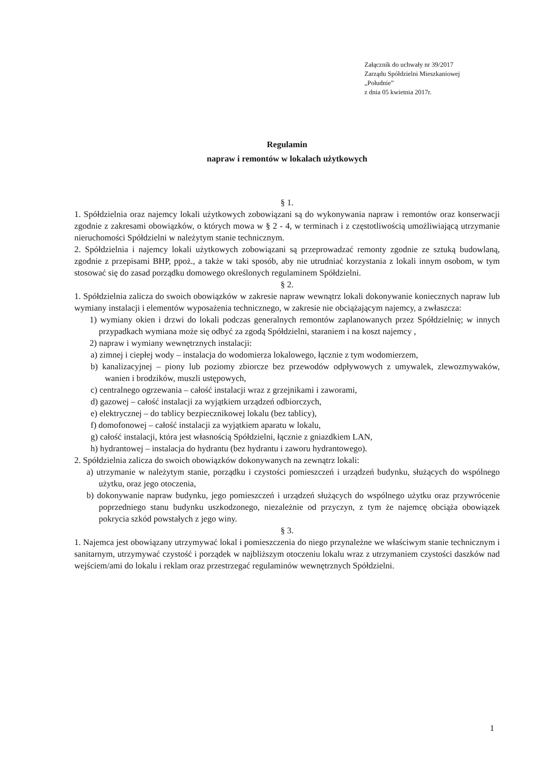Załącznik do uchwały nr 39/2017
Zarządu Spółdzielni Mieszkaniowej
„Południe”
z dnia 05 kwietnia 2017r.
Regulamin
napraw i remontów w lokalach użytkowych
§ 1.
1. Spółdzielnia oraz najemcy lokali użytkowych zobowiązani są do wykonywania napraw i remontów oraz konserwacji zgodnie z zakresami obowiązków, o których mowa w § 2 - 4, w terminach i z częstotliwością umożliwiającą utrzymanie nieruchomości Spółdzielni w należytym stanie technicznym.
2. Spółdzielnia i najemcy lokali użytkowych zobowiązani są przeprowadzać remonty zgodnie ze sztuką budowlaną, zgodnie z przepisami BHP, ppoż., a także w taki sposób, aby nie utrudniać korzystania z lokali innym osobom, w tym stosować się do zasad porządku domowego określonych regulaminem Spółdzielni.
§ 2.
1. Spółdzielnia zalicza do swoich obowiązków w zakresie napraw wewnątrz lokali dokonywanie koniecznych napraw lub wymiany instalacji i elementów wyposażenia technicznego, w zakresie nie obciążającym najemcy, a zwłaszcza:
1) wymiany okien i drzwi do lokali podczas generalnych remontów zaplanowanych przez Spółdzielnię; w innych przypadkach wymiana może się odbyć za zgodą Spółdzielni, staraniem i na koszt najemcy ,
2) napraw i wymiany wewnętrznych instalacji:
a) zimnej i ciepłej wody – instalacja do wodomierza lokalowego, łącznie z tym wodomierzem,
b) kanalizacyjnej – piony lub poziomy zbiorcze bez przewodów odpływowych z umywalek, zlewozmywaków, wanien i brodzików, muszli ustępowych,
c) centralnego ogrzewania – całość instalacji wraz z grzejnikami i zaworami,
d) gazowej – całość instalacji za wyjątkiem urządzeń odbiorczych,
e) elektrycznej – do tablicy bezpiecznikowej lokalu (bez tablicy),
f) domofonowej – całość instalacji za wyjątkiem aparatu w lokalu,
g) całość instalacji, która jest własnością Spółdzielni, łącznie z gniazdkiem LAN,
h) hydrantowej – instalacja do hydrantu (bez hydrantu i zaworu hydrantowego).
2. Spółdzielnia zalicza do swoich obowiązków dokonywanych na zewnątrz lokali:
a) utrzymanie w należytym stanie, porządku i czystości pomieszczeń i urządzeń budynku, służących do wspólnego użytku, oraz jego otoczenia,
b) dokonywanie napraw budynku, jego pomieszczeń i urządzeń służących do wspólnego użytku oraz przywrócenie poprzedniego stanu budynku uszkodzonego, niezależnie od przyczyn, z tym że najemcę obciąża obowiązek pokrycia szkód powstałych z jego winy.
§ 3.
1. Najemca jest obowiązany utrzymywać lokal i pomieszczenia do niego przynależne we właściwym stanie technicznym i sanitarnym, utrzymywać czystość i porządek w najbliższym otoczeniu lokalu wraz z utrzymaniem czystości daszków nad wejściem/ami do lokalu i reklam oraz przestrzegać regulaminów wewnętrznych Spółdzielni.
1